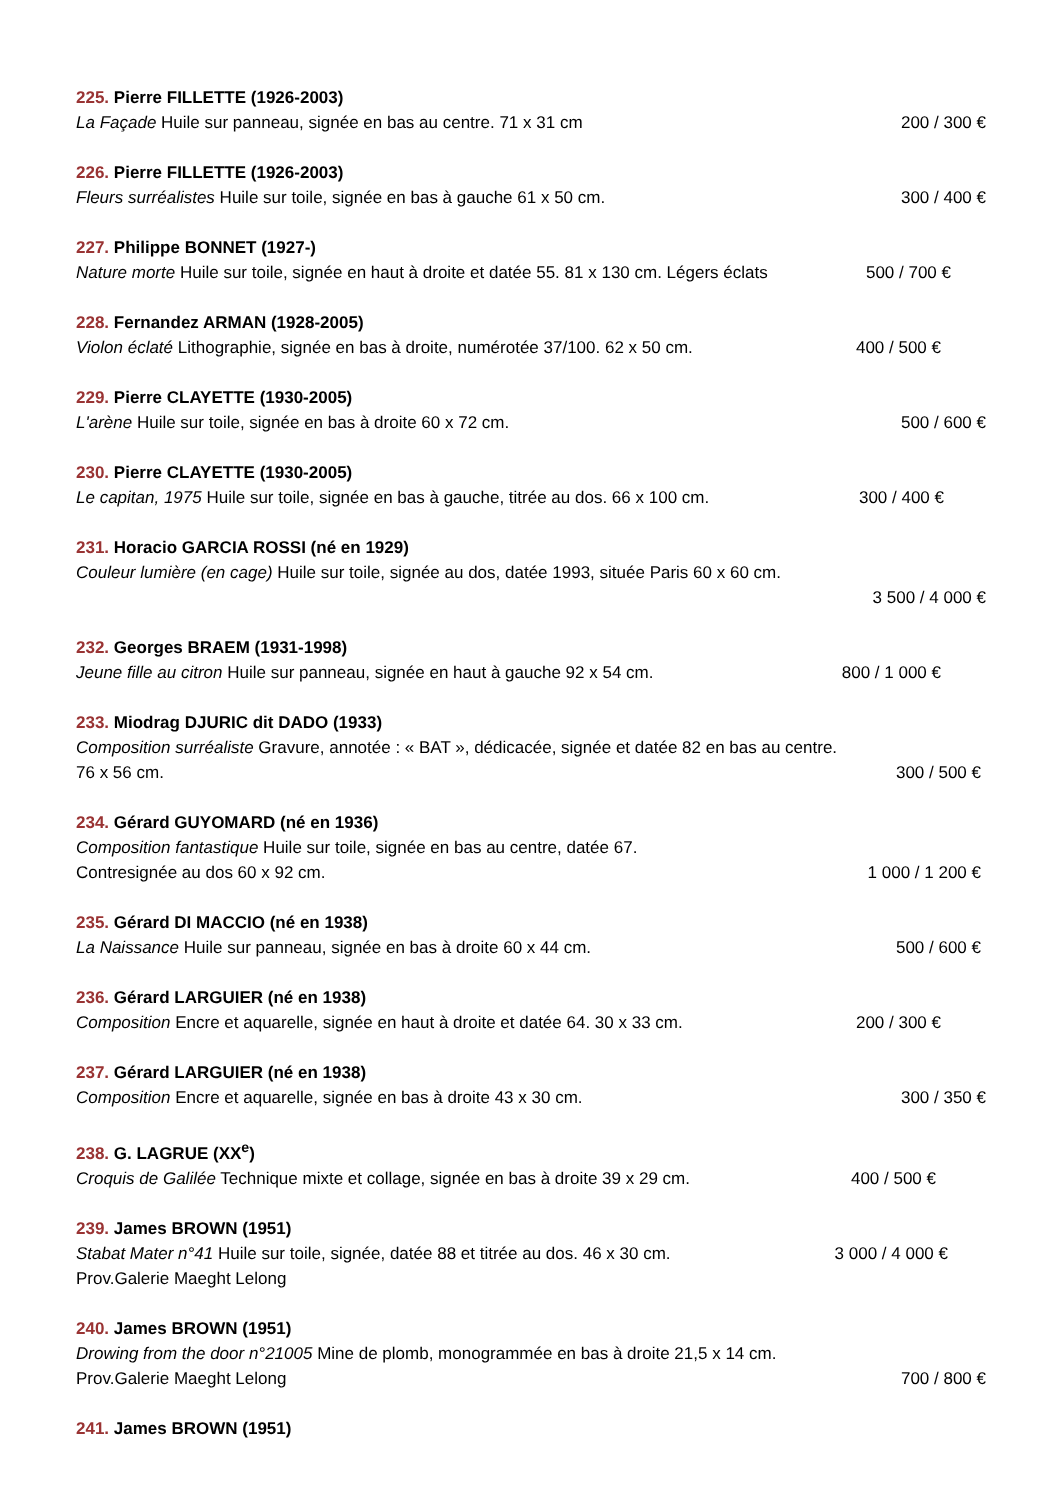225. Pierre FILLETTE (1926-2003)
La Façade Huile sur panneau, signée en bas au centre. 71 x 31 cm 200 / 300 €
226. Pierre FILLETTE (1926-2003)
Fleurs surréalistes Huile sur toile, signée en bas à gauche 61 x 50 cm. 300 / 400 €
227. Philippe BONNET (1927-)
Nature morte Huile sur toile, signée en haut à droite et datée 55. 81 x 130 cm. Légers éclats 500 / 700 €
228. Fernandez ARMAN (1928-2005)
Violon éclaté Lithographie, signée en bas à droite, numérotée 37/100. 62 x 50 cm. 400 / 500 €
229. Pierre CLAYETTE (1930-2005)
L'arène Huile sur toile, signée en bas à droite 60 x 72 cm. 500 / 600 €
230. Pierre CLAYETTE (1930-2005)
Le capitan, 1975 Huile sur toile, signée en bas à gauche, titrée au dos. 66 x 100 cm. 300 / 400 €
231. Horacio GARCIA ROSSI (né en 1929)
Couleur lumière (en cage) Huile sur toile, signée au dos, datée 1993, située Paris 60 x 60 cm.
3 500 / 4 000 €
232. Georges BRAEM (1931-1998)
Jeune fille au citron Huile sur panneau, signée en haut à gauche 92 x 54 cm. 800 / 1 000 €
233. Miodrag DJURIC dit DADO (1933)
Composition surréaliste Gravure, annotée : « BAT », dédicacée, signée et datée 82 en bas au centre.
76 x 56 cm. 300 / 500 €
234. Gérard GUYOMARD (né en 1936)
Composition fantastique Huile sur toile, signée en bas au centre, datée 67.
Contresignée au dos 60 x 92 cm. 1 000 / 1 200 €
235. Gérard DI MACCIO (né en 1938)
La Naissance Huile sur panneau, signée en bas à droite 60 x 44 cm. 500 / 600 €
236. Gérard LARGUIER (né en 1938)
Composition Encre et aquarelle, signée en haut à droite et datée 64. 30 x 33 cm. 200 / 300 €
237. Gérard LARGUIER (né en 1938)
Composition Encre et aquarelle, signée en bas à droite 43 x 30 cm. 300 / 350 €
238. G. LAGRUE (XX<sup>e</sup>)
Croquis de Galilée Technique mixte et collage, signée en bas à droite 39 x 29 cm. 400 / 500 €
239. James BROWN (1951)
Stabat Mater n°41 Huile sur toile, signée, datée 88 et titrée au dos. 46 x 30 cm. 3 000 / 4 000 €
Prov.Galerie Maeght Lelong
240. James BROWN (1951)
Drowing from the door n°21005 Mine de plomb, monogrammée en bas à droite 21,5 x 14 cm.
Prov.Galerie Maeght Lelong 700 / 800 €
241. James BROWN (1951)